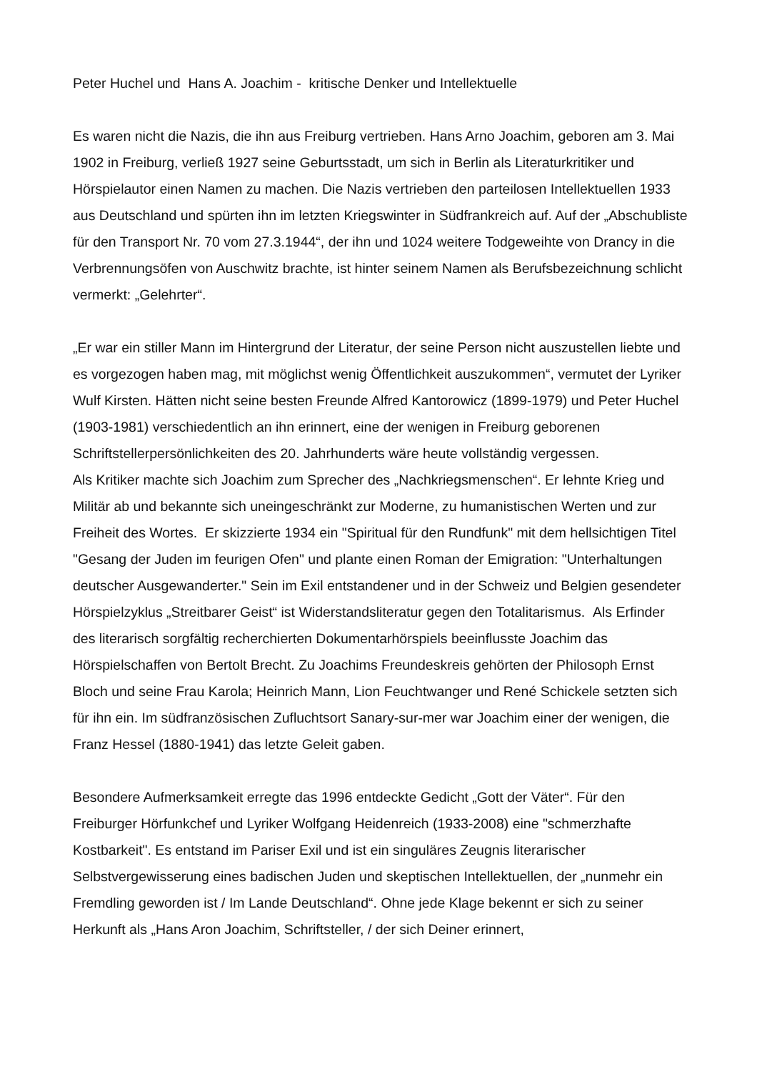Peter Huchel und Hans A. Joachim - kritische Denker und Intellektuelle
Es waren nicht die Nazis, die ihn aus Freiburg vertrieben. Hans Arno Joachim, geboren am 3. Mai 1902 in Freiburg, verließ 1927 seine Geburtsstadt, um sich in Berlin als Literaturkritiker und Hörspielautor einen Namen zu machen. Die Nazis vertrieben den parteilosen Intellektuellen 1933 aus Deutschland und spürten ihn im letzten Kriegswinter in Südfrankreich auf. Auf der „Abschubliste für den Transport Nr. 70 vom 27.3.1944“, der ihn und 1024 weitere Todgeweihte von Drancy in die Verbrennungsöfen von Auschwitz brachte, ist hinter seinem Namen als Berufsbezeichnung schlicht vermerkt: „Gelehrter“.
„Er war ein stiller Mann im Hintergrund der Literatur, der seine Person nicht auszustellen liebte und es vorgezogen haben mag, mit möglichst wenig Öffentlichkeit auszukommen“, vermutet der Lyriker Wulf Kirsten. Hätten nicht seine besten Freunde Alfred Kantorowicz (1899-1979) und Peter Huchel (1903-1981) verschiedentlich an ihn erinnert, eine der wenigen in Freiburg geborenen Schriftstellerpersönlichkeiten des 20. Jahrhunderts wäre heute vollständig vergessen.
Als Kritiker machte sich Joachim zum Sprecher des „Nachkriegsmenschen“. Er lehnte Krieg und Militär ab und bekannte sich uneingeschränkt zur Moderne, zu humanistischen Werten und zur Freiheit des Wortes. Er skizzierte 1934 ein "Spiritual für den Rundfunk" mit dem hellsichtigen Titel "Gesang der Juden im feurigen Ofen" und plante einen Roman der Emigration: "Unterhaltungen deutscher Ausgewanderter." Sein im Exil entstandener und in der Schweiz und Belgien gesendeter Hörspielzyklus „Streitbarer Geist“ ist Widerstandsliteratur gegen den Totalitarismus. Als Erfinder des literarisch sorgfältig recherchierten Dokumentarhörspiels beeinflusste Joachim das Hörspielschaffen von Bertolt Brecht. Zu Joachims Freundeskreis gehörten der Philosoph Ernst Bloch und seine Frau Karola; Heinrich Mann, Lion Feuchtwanger und René Schickele setzten sich für ihn ein. Im südfranzösischen Zufluchtsort Sanary-sur-mer war Joachim einer der wenigen, die Franz Hessel (1880-1941) das letzte Geleit gaben.
Besondere Aufmerksamkeit erregte das 1996 entdeckte Gedicht „Gott der Väter“. Für den Freiburger Hörfunkchef und Lyriker Wolfgang Heidenreich (1933-2008) eine "schmerzhafte Kostbarkeit". Es entstand im Pariser Exil und ist ein singuläres Zeugnis literarischer Selbstvergewisserung eines badischen Juden und skeptischen Intellektuellen, der „nunmehr ein Fremdling geworden ist / Im Lande Deutschland“. Ohne jede Klage bekennt er sich zu seiner Herkunft als „Hans Aron Joachim, Schriftsteller, / der sich Deiner erinnert,